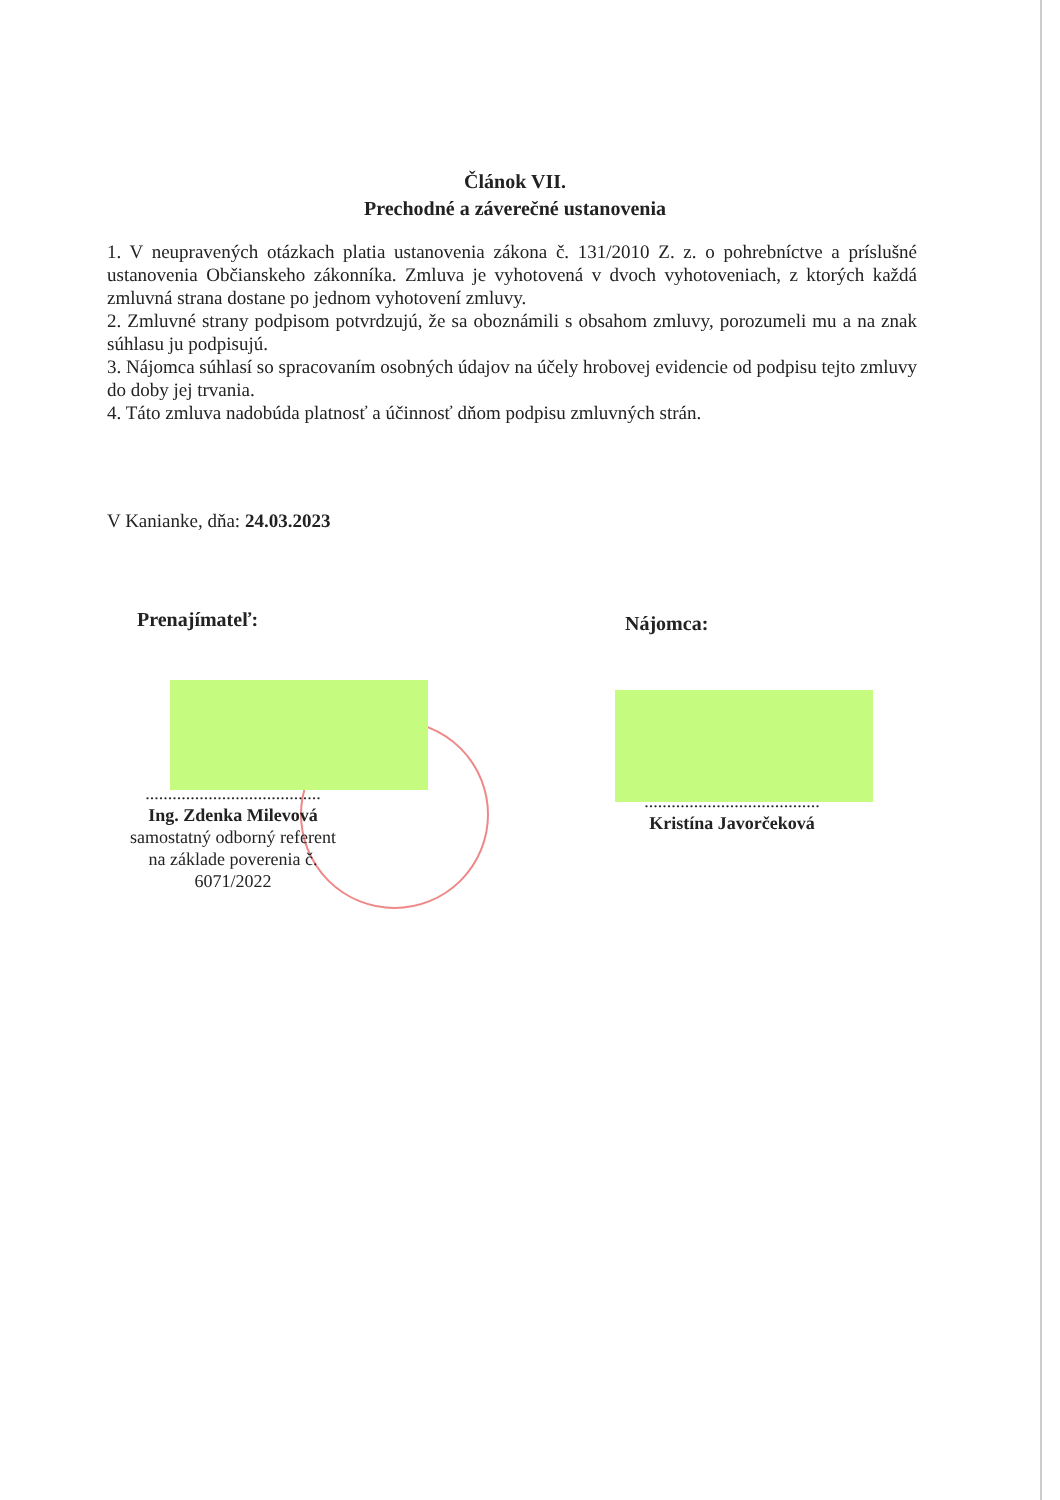Článok VII.
Prechodné a záverečné ustanovenia
1. V neupravených otázkach platia ustanovenia zákona č. 131/2010 Z. z. o pohrebníctve a príslušné ustanovenia Občianskeho zákonníka. Zmluva je vyhotovená v dvoch vyhotoveniach, z ktorých každá zmluvná strana dostane po jednom vyhotovení zmluvy.
2. Zmluvné strany podpisom potvrdzujú, že sa oboznámili s obsahom zmluvy, porozumeli mu a na znak súhlasu ju podpisujú.
3. Nájomca súhlasí so spracovaním osobných údajov na účely hrobovej evidencie od podpisu tejto zmluvy do doby jej trvania.
4. Táto zmluva nadobúda platnosť a účinnosť dňom podpisu zmluvných strán.
V Kanianke, dňa: 24.03.2023
Prenajímateľ: Nájomca:
.......................................
Ing. Zdenka Milevová
samostatný odborný referent
na základe poverenia č. 6071/2022
.......................................
Kristína Javorčeková